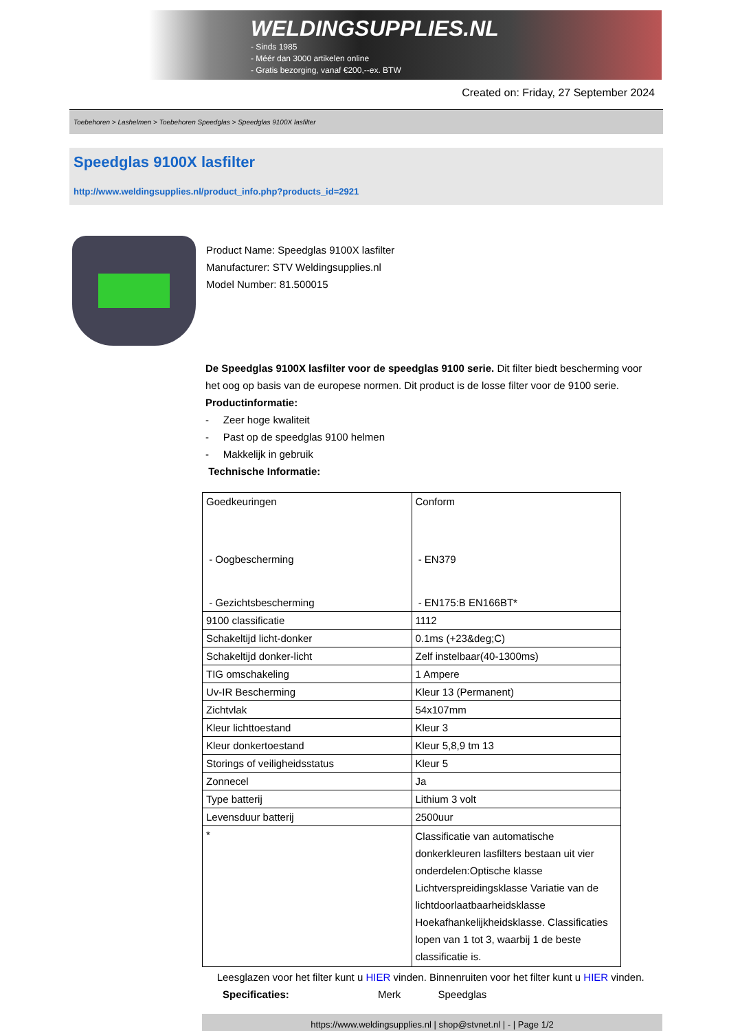WELDINGSUPPLIES.NL
- Sinds 1985
- Méér dan 3000 artikelen online
- Gratis bezorging, vanaf €200,--ex. BTW
Created on: Friday, 27 September 2024
Toebehoren > Lashelmen > Toebehoren Speedglas > Speedglas 9100X lasfilter
Speedglas 9100X lasfilter
http://www.weldingsupplies.nl/product_info.php?products_id=2921
Product Name: Speedglas 9100X lasfilter
Manufacturer: STV Weldingsupplies.nl
Model Number: 81.500015
De Speedglas 9100X lasfilter voor de speedglas 9100 serie. Dit filter biedt bescherming voor het oog op basis van de europese normen. Dit product is de losse filter voor de 9100 serie. Productinformatie:
- Zeer hoge kwaliteit
- Past op de speedglas 9100 helmen
- Makkelijk in gebruik
Technische Informatie:
| Goedkeuringen - Oogbescherming - Gezichtsbescherming | Conform - EN379 - EN175:B EN166BT* |
| 9100 classificatie | 1112 |
| Schakeltijd licht-donker | 0.1ms (+23&deg;C) |
| Schakeltijd donker-licht | Zelf instelbaar(40-1300ms) |
| TIG omschakeling | 1 Ampere |
| Uv-IR Bescherming | Kleur 13 (Permanent) |
| Zichtvlak | 54x107mm |
| Kleur lichttoestand | Kleur 3 |
| Kleur donkertoestand | Kleur 5,8,9 tm 13 |
| Storings of veiligheidsstatus | Kleur 5 |
| Zonnecel | Ja |
| Type batterij | Lithium 3 volt |
| Levensduur batterij | 2500uur |
| * | Classificatie van automatische donkerkleuren lasfilters bestaan uit vier onderdelen:Optische klasse Lichtverspreidingsklasse Variatie van de lichtdoorlaatbaarheidsklasse Hoekafhankelijkheidsklasse. Classificaties lopen van 1 tot 3, waarbij 1 de beste classificatie is. |
Leesglazen voor het filter kunt u HIER vinden. Binnenruiten voor het filter kunt u HIER vinden. Specificaties: Merk Speedglas
https://www.weldingsupplies.nl | shop@stvnet.nl | - | Page 1/2